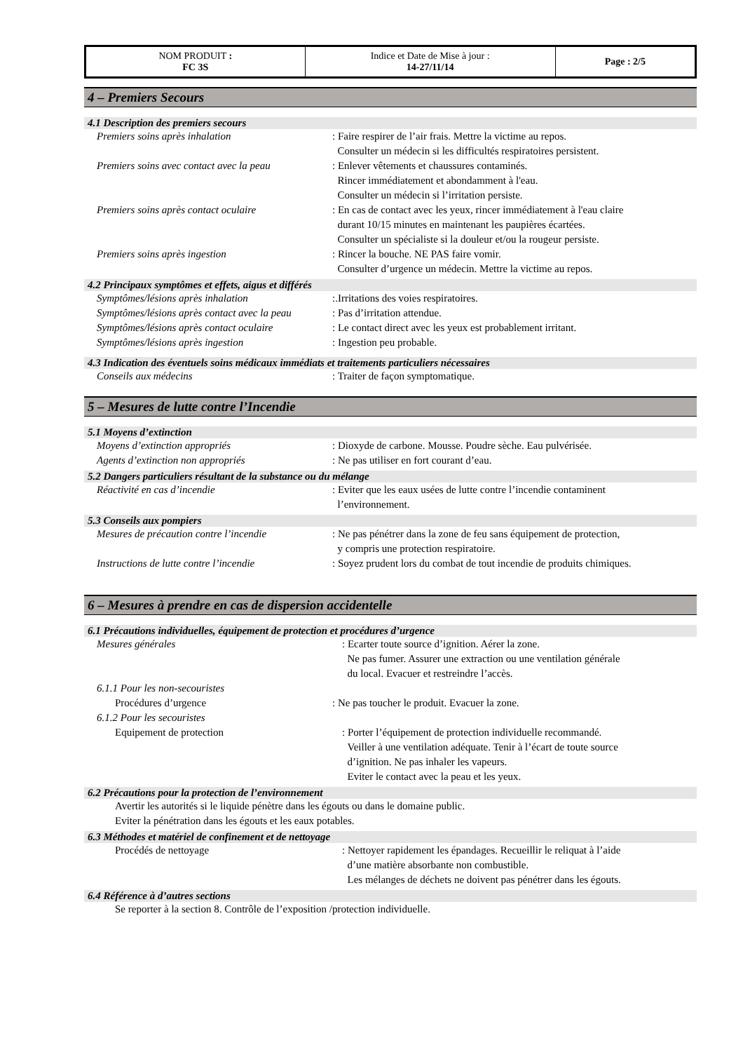| NOM PRODUIT : FC 3S | Indice et Date de Mise à jour : 14-27/11/14 | Page : 2/5 |
4 – Premiers Secours
4.1 Description des premiers secours
Premiers soins après inhalation : Faire respirer de l’air frais. Mettre la victime au repos.
Consulter un médecin si les difficultés respiratoires persistent.
Premiers soins avec contact avec la peau
: Enlever vêtements et chaussures contaminés.
Rincer immédiatement et abondamment à l'eau.
Consulter un médecin si l’irritation persiste.
Premiers soins après contact oculaire : En cas de contact avec les yeux, rincer immédiatement à l'eau claire
durant 10/15 minutes en maintenant les paupières écartées.
Consulter un spécialiste si la douleur et/ou la rougeur persiste.
Premiers soins après ingestion : Rincer la bouche. NE PAS faire vomir.
Consulter d’urgence un médecin. Mettre la victime au repos.
4.2 Principaux symptômes et effets, aigus et différés
Symptômes/lésions après inhalation :.Irritations des voies respiratoires.
Symptômes/lésions après contact avec la peau
: Pas d’irritation attendue.
Symptômes/lésions après contact oculaire
: Le contact direct avec les yeux est probablement irritant.
Symptômes/lésions après ingestion : Ingestion peu probable.
4.3 Indication des éventuels soins médicaux immédiats et traitements particuliers nécessaires
Conseils aux médecins : Traiter de façon symptomatique.
5 – Mesures de lutte contre l’Incendie
5.1 Moyens d’extinction
Moyens d’extinction appropriés : Dioxyde de carbone. Mousse. Poudre sèche. Eau pulvérisée.
Agents d’extinction non appropriés : Ne pas utiliser en fort courant d’eau.
5.2 Dangers particuliers résultant de la substance ou du mélange
Réactivité en cas d’incendie : Eviter que les eaux usées de lutte contre l’incendie contaminent
l’environnement.
5.3 Conseils aux pompiers
Mesures de précaution contre l’incendie
: Ne pas pénétrer dans la zone de feu sans équipement de protection,
y compris une protection respiratoire.
Instructions de lutte contre l’incendie
: Soyez prudent lors du combat de tout incendie de produits chimiques.
6 – Mesures à prendre en cas de dispersion accidentelle
6.1 Précautions individuelles, équipement de protection et procédures d’urgence
Mesures générales : Ecarter toute source d’ignition. Aérer la zone.
Ne pas fumer. Assurer une extraction ou une ventilation générale
du local. Evacuer et restreindre l’accès.
6.1.1 Pour les non-secouristes
Procédures d’urgence : Ne pas toucher le produit. Evacuer la zone.
6.1.2 Pour les secouristes
Equipement de protection : Porter l’équipement de protection individuelle recommandé.
Veiller à une ventilation adéquate. Tenir à l’écart de toute source
d’ignition. Ne pas inhaler les vapeurs.
Eviter le contact avec la peau et les yeux.
6.2 Précautions pour la protection de l’environnement
Avertir les autorités si le liquide pénètre dans les égouts ou dans le domaine public.
Eviter la pénétration dans les égouts et les eaux potables.
6.3 Méthodes et matériel de confinement et de nettoyage
Procédés de nettoyage : Nettoyer rapidement les épandages. Recueillir le reliquat à l’aide
d’une matière absorbante non combustible.
Les mélanges de déchets ne doivent pas pénétrer dans les égouts.
6.4 Référence à d’autres sections
Se reporter à la section 8. Contrôle de l’exposition /protection individuelle.